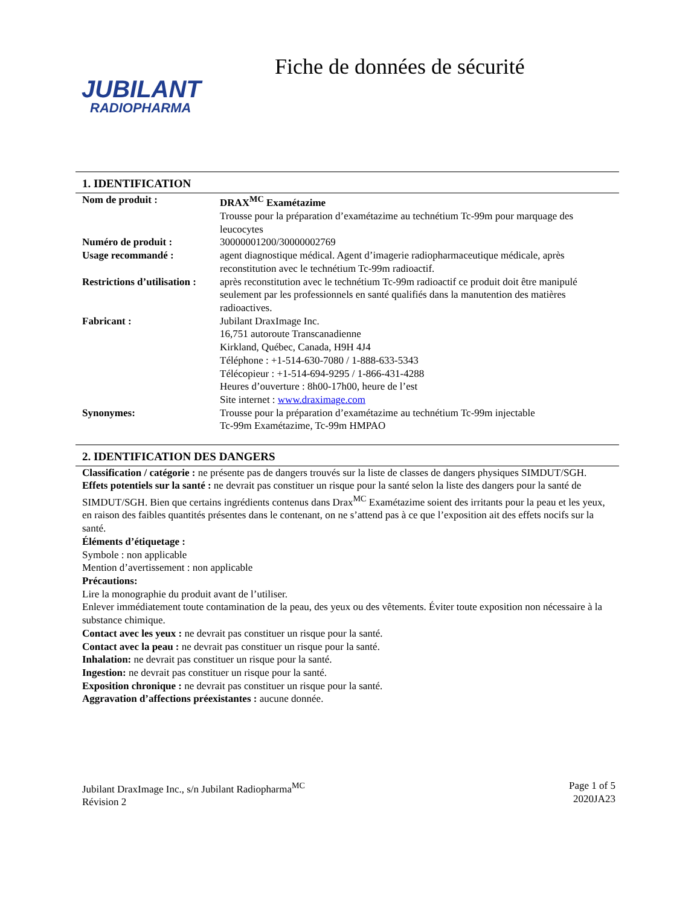JUBILANT
RADIOPHARMA
Fiche de données de sécurité
1. IDENTIFICATION
| Nom de produit : | DRAX<sup>MC</sup> Examétazime Trousse pour la préparation d’examétazime au technétium Tc-99m pour marquage des leucocytes |
| Numéro de produit : | 30000001200/30000002769 |
| Usage recommandé : | agent diagnostique médical. Agent d’imagerie radiopharmaceutique médicale, après reconstitution avec le technétium Tc-99m radioactif. |
| Restrictions d’utilisation : | après reconstitution avec le technétium Tc-99m radioactif ce produit doit être manipulé seulement par les professionnels en santé qualifiés dans la manutention des matières radioactives. |
| Fabricant : | Jubilant DraxImage Inc. 16,751 autoroute Transcanadienne Kirkland, Québec, Canada, H9H 4J4 Téléphone : +1-514-630-7080 / 1-888-633-5343 Télécopieur : +1-514-694-9295 / 1-866-431-4288 Heures d’ouverture : 8h00-17h00, heure de l’est Site internet : www.draximage.com |
| Synonymes: | Trousse pour la préparation d’examétazime au technétium Tc-99m injectable Tc-99m Examétazime, Tc-99m HMPAO |
2. IDENTIFICATION DES DANGERS
Classification / catégorie : ne présente pas de dangers trouvés sur la liste de classes de dangers physiques SIMDUT/SGH.
Effets potentiels sur la santé : ne devrait pas constituer un risque pour la santé selon la liste des dangers pour la santé de SIMDUT/SGH. Bien que certains ingrédients contenus dans Drax<sup>MC</sup> Examétazime soient des irritants pour la peau et les yeux, en raison des faibles quantités présentes dans le contenant, on ne s’attend pas à ce que l’exposition ait des effets nocifs sur la santé.
Éléments d’étiquetage :
Symbole : non applicable
Mention d’avertissement : non applicable
Précautions:
Lire la monographie du produit avant de l’utiliser.
Enlever immédiatement toute contamination de la peau, des yeux ou des vêtements. Éviter toute exposition non nécessaire à la substance chimique.
Contact avec les yeux : ne devrait pas constituer un risque pour la santé.
Contact avec la peau : ne devrait pas constituer un risque pour la santé.
Inhalation: ne devrait pas constituer un risque pour la santé.
Ingestion: ne devrait pas constituer un risque pour la santé.
Exposition chronique : ne devrait pas constituer un risque pour la santé.
Aggravation d’affections préexistantes : aucune donnée.
Jubilant DraxImage Inc., s/n Jubilant Radiopharma<sup>MC</sup>
Révision 2
Page 1 of 5
2020JA23